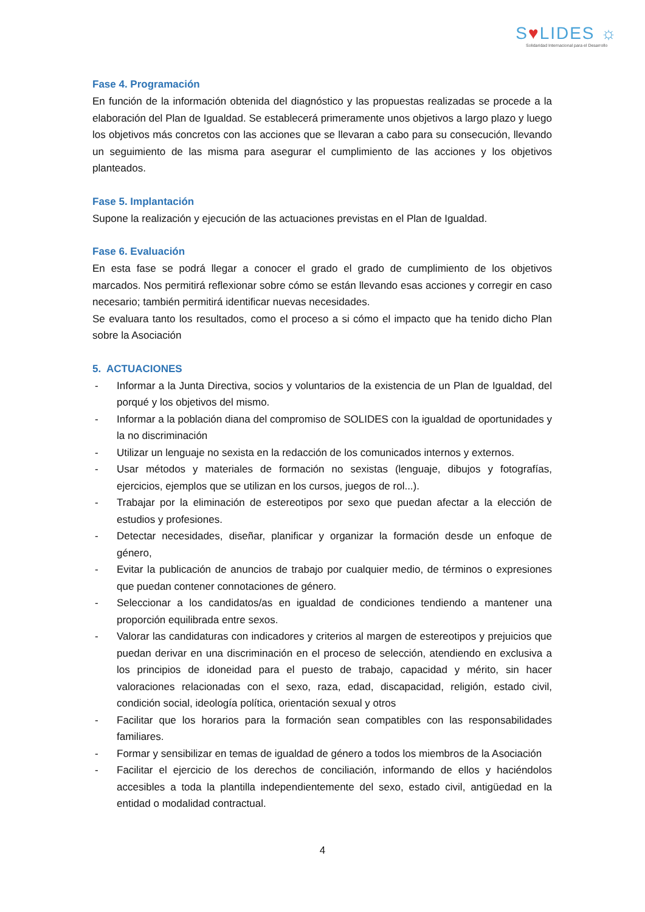S♥LIDES ☼
Solidaridad Internacional para el Desarrollo
Fase 4. Programación
En función de la información obtenida del diagnóstico y las propuestas realizadas se procede a la elaboración del Plan de Igualdad. Se establecerá primeramente unos objetivos a largo plazo y luego los objetivos más concretos con las acciones que se llevaran a cabo para su consecución, llevando un seguimiento de las misma para asegurar el cumplimiento de las acciones y los objetivos planteados.
Fase 5. Implantación
Supone la realización y ejecución de las actuaciones previstas en el Plan de Igualdad.
Fase 6. Evaluación
En esta fase se podrá llegar a conocer el grado el grado de cumplimiento de los objetivos marcados. Nos permitirá reflexionar sobre cómo se están llevando esas acciones y corregir en caso necesario; también permitirá identificar nuevas necesidades.
Se evaluara tanto los resultados, como el proceso a si cómo el impacto que ha tenido dicho Plan sobre la Asociación
5. ACTUACIONES
- Informar a la Junta Directiva, socios y voluntarios de la existencia de un Plan de Igualdad, del porqué y los objetivos del mismo.
- Informar a la población diana del compromiso de SOLIDES con la igualdad de oportunidades y la no discriminación
- Utilizar un lenguaje no sexista en la redacción de los comunicados internos y externos.
- Usar métodos y materiales de formación no sexistas (lenguaje, dibujos y fotografías, ejercicios, ejemplos que se utilizan en los cursos, juegos de rol...).
- Trabajar por la eliminación de estereotipos por sexo que puedan afectar a la elección de estudios y profesiones.
- Detectar necesidades, diseñar, planificar y organizar la formación desde un enfoque de género,
- Evitar la publicación de anuncios de trabajo por cualquier medio, de términos o expresiones que puedan contener connotaciones de género.
- Seleccionar a los candidatos/as en igualdad de condiciones tendiendo a mantener una proporción equilibrada entre sexos.
- Valorar las candidaturas con indicadores y criterios al margen de estereotipos y prejuicios que puedan derivar en una discriminación en el proceso de selección, atendiendo en exclusiva a los principios de idoneidad para el puesto de trabajo, capacidad y mérito, sin hacer valoraciones relacionadas con el sexo, raza, edad, discapacidad, religión, estado civil, condición social, ideología política, orientación sexual y otros
- Facilitar que los horarios para la formación sean compatibles con las responsabilidades familiares.
- Formar y sensibilizar en temas de igualdad de género a todos los miembros de la Asociación
- Facilitar el ejercicio de los derechos de conciliación, informando de ellos y haciéndolos accesibles a toda la plantilla independientemente del sexo, estado civil, antigüedad en la entidad o modalidad contractual.
4